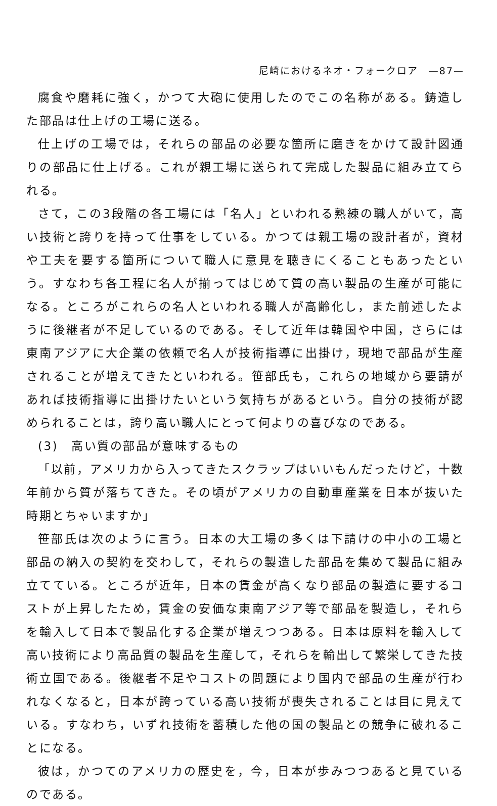尼崎におけるネオ・フォークロア　—87—
腐食や磨耗に強く，かつて大砲に使用したのでこの名称がある。鋳造した部品は仕上げの工場に送る。
仕上げの工場では，それらの部品の必要な箇所に磨きをかけて設計図通りの部品に仕上げる。これが親工場に送られて完成した製品に組み立てられる。
さて，この3段階の各工場には「名人」といわれる熟練の職人がいて，高い技術と誇りを持って仕事をしている。かつては親工場の設計者が，資材や工夫を要する箇所について職人に意見を聴きにくることもあったという。すなわち各工程に名人が揃ってはじめて質の高い製品の生産が可能になる。ところがこれらの名人といわれる職人が高齢化し，また前述したように後継者が不足しているのである。そして近年は韓国や中国，さらには東南アジアに大企業の依頼で名人が技術指導に出掛け，現地で部品が生産されることが増えてきたといわれる。笹部氏も，これらの地域から要請があれば技術指導に出掛けたいという気持ちがあるという。自分の技術が認められることは，誇り高い職人にとって何よりの喜びなのである。
(3)　高い質の部品が意味するもの
「以前，アメリカから入ってきたスクラップはいいもんだったけど，十数年前から質が落ちてきた。その頃がアメリカの自動車産業を日本が抜いた時期とちゃいますか」
笹部氏は次のように言う。日本の大工場の多くは下請けの中小の工場と部品の納入の契約を交わして，それらの製造した部品を集めて製品に組み立てている。ところが近年，日本の賃金が高くなり部品の製造に要するコストが上昇したため，賃金の安価な東南アジア等で部品を製造し，それらを輸入して日本で製品化する企業が増えつつある。日本は原料を輸入して高い技術により高品質の製品を生産して，それらを輸出して繁栄してきた技術立国である。後継者不足やコストの問題により国内で部品の生産が行われなくなると，日本が誇っている高い技術が喪失されることは目に見えている。すなわち，いずれ技術を蓄積した他の国の製品との競争に破れることになる。
彼は，かつてのアメリカの歴史を，今，日本が歩みつつあると見ているのである。